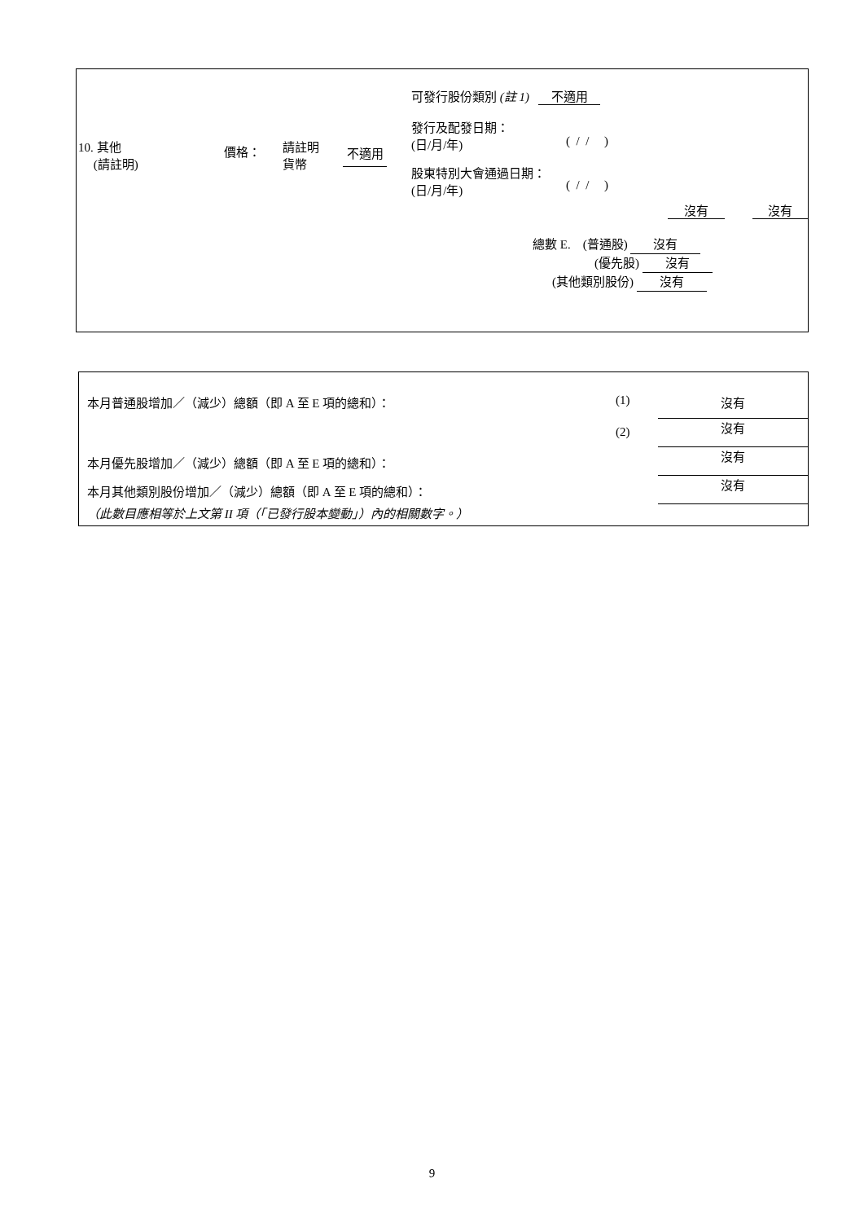| 10. 其他 (請註明) | 價格： | 請註明 貨幣 | 不適用 | 可發行股份類別 (註 1) 不適用 發行及配發日期： (日/月/年) ( / / ) 股東特別大會通過日期： (日/月/年) ( / / ) |
沒有 沒有
總數 E. (普通股) 沒有
(優先股) 沒有
(其他類別股份) 沒有
| 本月普通股增加／（減少）總額（即 A 至 E 項的總和）： | (1) | 沒有 |
| | (2) | 沒有 |
| 本月優先股增加／（減少）總額（即 A 至 E 項的總和）： | | 沒有 |
| 本月其他類別股份增加／（減少）總額（即 A 至 E 項的總和）： | | 沒有 |
| （此數目應相等於上文第 II 項（「已發行股本變動」）內的相關數字。） | | |
9